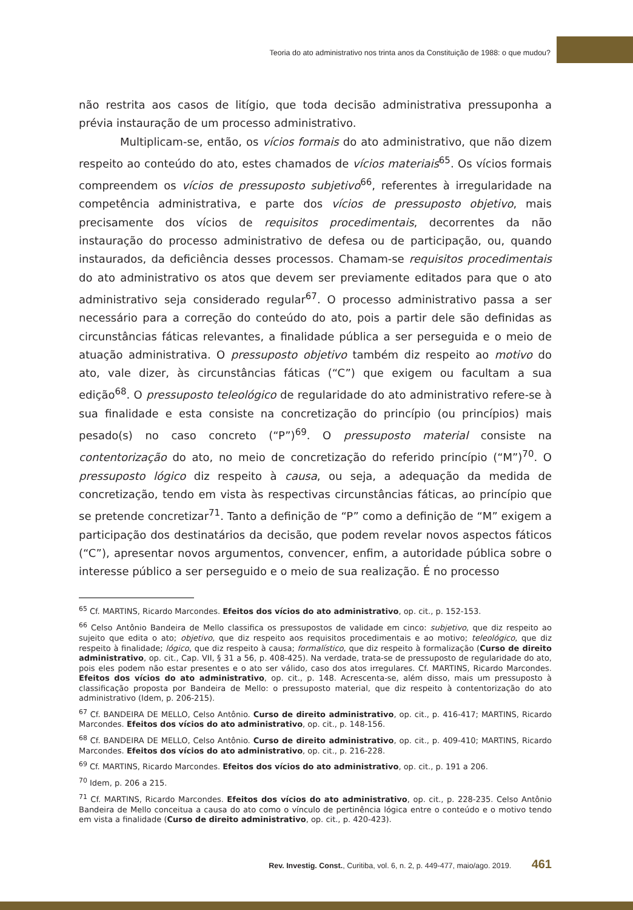Teoria do ato administrativo nos trinta anos da Constituição de 1988: o que mudou?
não restrita aos casos de litígio, que toda decisão administrativa pressuponha a prévia instauração de um processo administrativo.
Multiplicam-se, então, os vícios formais do ato administrativo, que não dizem respeito ao conteúdo do ato, estes chamados de vícios materiais<sup>65</sup>. Os vícios formais compreendem os vícios de pressuposto subjetivo<sup>66</sup>, referentes à irregularidade na competência administrativa, e parte dos vícios de pressuposto objetivo, mais precisamente dos vícios de requisitos procedimentais, decorrentes da não instauração do processo administrativo de defesa ou de participação, ou, quando instaurados, da deficiência desses processos. Chamam-se requisitos procedimentais do ato administrativo os atos que devem ser previamente editados para que o ato administrativo seja considerado regular<sup>67</sup>. O processo administrativo passa a ser necessário para a correção do conteúdo do ato, pois a partir dele são definidas as circunstâncias fáticas relevantes, a finalidade pública a ser perseguida e o meio de atuação administrativa. O pressuposto objetivo também diz respeito ao motivo do ato, vale dizer, às circunstâncias fáticas (“C”) que exigem ou facultam a sua edição<sup>68</sup>. O pressuposto teleológico de regularidade do ato administrativo refere-se à sua finalidade e esta consiste na concretização do princípio (ou princípios) mais pesado(s) no caso concreto (“P”)<sup>69</sup>. O pressuposto material consiste na contentorização do ato, no meio de concretização do referido princípio (“M”)<sup>70</sup>. O pressuposto lógico diz respeito à causa, ou seja, a adequação da medida de concretização, tendo em vista às respectivas circunstâncias fáticas, ao princípio que se pretende concretizar<sup>71</sup>. Tanto a definição de “P” como a definição de “M” exigem a participação dos destinatários da decisão, que podem revelar novos aspectos fáticos (“C”), apresentar novos argumentos, convencer, enfim, a autoridade pública sobre o interesse público a ser perseguido e o meio de sua realização. É no processo
<sup>65</sup> Cf. MARTINS, Ricardo Marcondes. Efeitos dos vícios do ato administrativo, op. cit., p. 152-153.
<sup>66</sup> Celso Antônio Bandeira de Mello classifica os pressupostos de validade em cinco: subjetivo, que diz respeito ao sujeito que edita o ato; objetivo, que diz respeito aos requisitos procedimentais e ao motivo; teleológico, que diz respeito à finalidade; lógico, que diz respeito à causa; formalístico, que diz respeito à formalização (Curso de direito administrativo, op. cit., Cap. VII, § 31 a 56, p. 408-425). Na verdade, trata-se de pressuposto de regularidade do ato, pois eles podem não estar presentes e o ato ser válido, caso dos atos irregulares. Cf. MARTINS, Ricardo Marcondes. Efeitos dos vícios do ato administrativo, op. cit., p. 148. Acrescenta-se, além disso, mais um pressuposto à classificação proposta por Bandeira de Mello: o pressuposto material, que diz respeito à contentorização do ato administrativo (Idem, p. 206-215).
<sup>67</sup> Cf. BANDEIRA DE MELLO, Celso Antônio. Curso de direito administrativo, op. cit., p. 416-417; MARTINS, Ricardo Marcondes. Efeitos dos vícios do ato administrativo, op. cit., p. 148-156.
<sup>68</sup> Cf. BANDEIRA DE MELLO, Celso Antônio. Curso de direito administrativo, op. cit., p. 409-410; MARTINS, Ricardo Marcondes. Efeitos dos vícios do ato administrativo, op. cit., p. 216-228.
<sup>69</sup> Cf. MARTINS, Ricardo Marcondes. Efeitos dos vícios do ato administrativo, op. cit., p. 191 a 206.
<sup>70</sup> Idem, p. 206 a 215.
<sup>71</sup> Cf. MARTINS, Ricardo Marcondes. Efeitos dos vícios do ato administrativo, op. cit., p. 228-235. Celso Antônio Bandeira de Mello conceitua a causa do ato como o vínculo de pertinência lógica entre o conteúdo e o motivo tendo em vista a finalidade (Curso de direito administrativo, op. cit., p. 420-423).
Rev. Investig. Const., Curitiba, vol. 6, n. 2, p. 449-477, maio/ago. 2019. 461